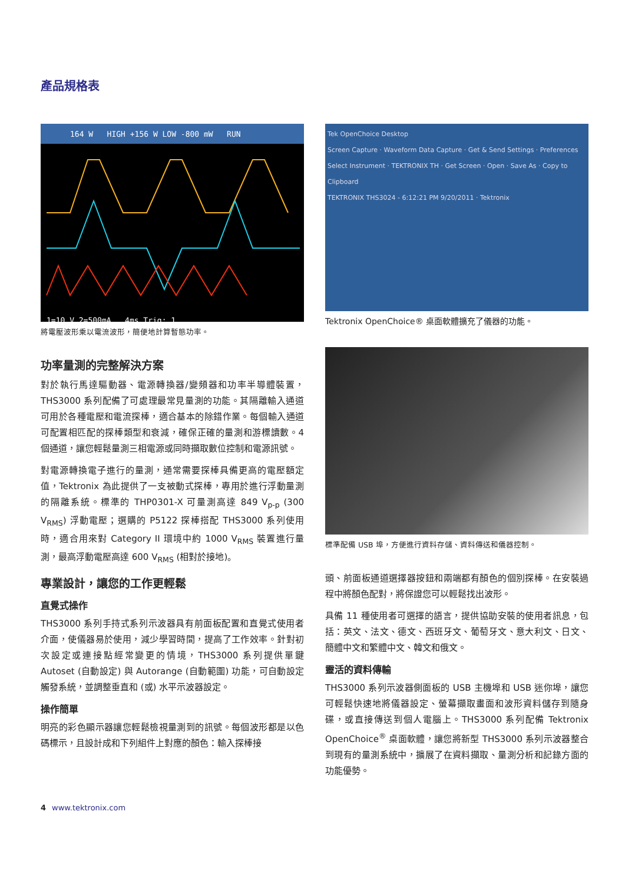產品規格表
164 W HIGH +156 W LOW -800 mW RUN
1=10 V 2=500mA 4ms Trig: 1
將電壓波形乘以電流波形，簡便地計算暫態功率。
功率量測的完整解決方案
對於執行馬達驅動器、電源轉換器/變頻器和功率半導體裝置，THS3000 系列配備了可處理最常見量測的功能。其隔離輸入通道可用於各種電壓和電流探棒，適合基本的除錯作業。每個輸入通道可配置相匹配的探棒類型和衰減，確保正確的量測和游標讀數。4 個通道，讓您輕鬆量測三相電源或同時擷取數位控制和電源訊號。
對電源轉換電子進行的量測，通常需要探棒具備更高的電壓額定值，Tektronix 為此提供了一支被動式探棒，專用於進行浮動量測的隔離系統。標準的 THP0301-X 可量測高達 849 V<sub>p-p</sub> (300 V<sub>RMS</sub>) 浮動電壓；選購的 P5122 探棒搭配 THS3000 系列使用時，適合用來對 Category II 環境中約 1000 V<sub>RMS</sub> 裝置進行量測，最高浮動電壓高達 600 V<sub>RMS</sub> (相對於接地)。
專業設計，讓您的工作更輕鬆
直覺式操作
THS3000 系列手持式系列示波器具有前面板配置和直覺式使用者介面，使儀器易於使用，減少學習時間，提高了工作效率。針對初次設定或連接點經常變更的情境，THS3000 系列提供單鍵 Autoset (自動設定) 與 Autorange (自動範圍) 功能，可自動設定觸發系統，並調整垂直和 (或) 水平示波器設定。
操作簡單
明亮的彩色顯示器讓您輕鬆檢視量測到的訊號。每個波形都是以色碼標示，且設計成和下列組件上對應的顏色：輸入探棒接
Tek OpenChoice Desktop
Screen Capture · Waveform Data Capture · Get & Send Settings · Preferences
Select Instrument · TEKTRONIX TH · Get Screen · Open · Save As · Copy to Clipboard
TEKTRONIX THS3024 - 6:12:21 PM 9/20/2011 · Tektronix
Tektronix OpenChoice® 桌面軟體擴充了儀器的功能。
標準配備 USB 埠，方便進行資料存儲、資料傳送和儀器控制。
頭、前面板通道選擇器按鈕和兩端都有顏色的個別探棒。在安裝過程中將顏色配對，將保證您可以輕鬆找出波形。
具備 11 種使用者可選擇的語言，提供協助安裝的使用者訊息，包括：英文、法文、德文、西班牙文、葡萄牙文、意大利文、日文、簡體中文和繁體中文、韓文和俄文。
靈活的資料傳輸
THS3000 系列示波器側面板的 USB 主機埠和 USB 迷你埠，讓您可輕鬆快速地將儀器設定、螢幕擷取畫面和波形資料儲存到隨身碟，或直接傳送到個人電腦上。THS3000 系列配備 Tektronix OpenChoice<sup>®</sup> 桌面軟體，讓您將新型 THS3000 系列示波器整合到現有的量測系統中，擴展了在資料擷取、量測分析和記錄方面的功能優勢。
4 www.tektronix.com